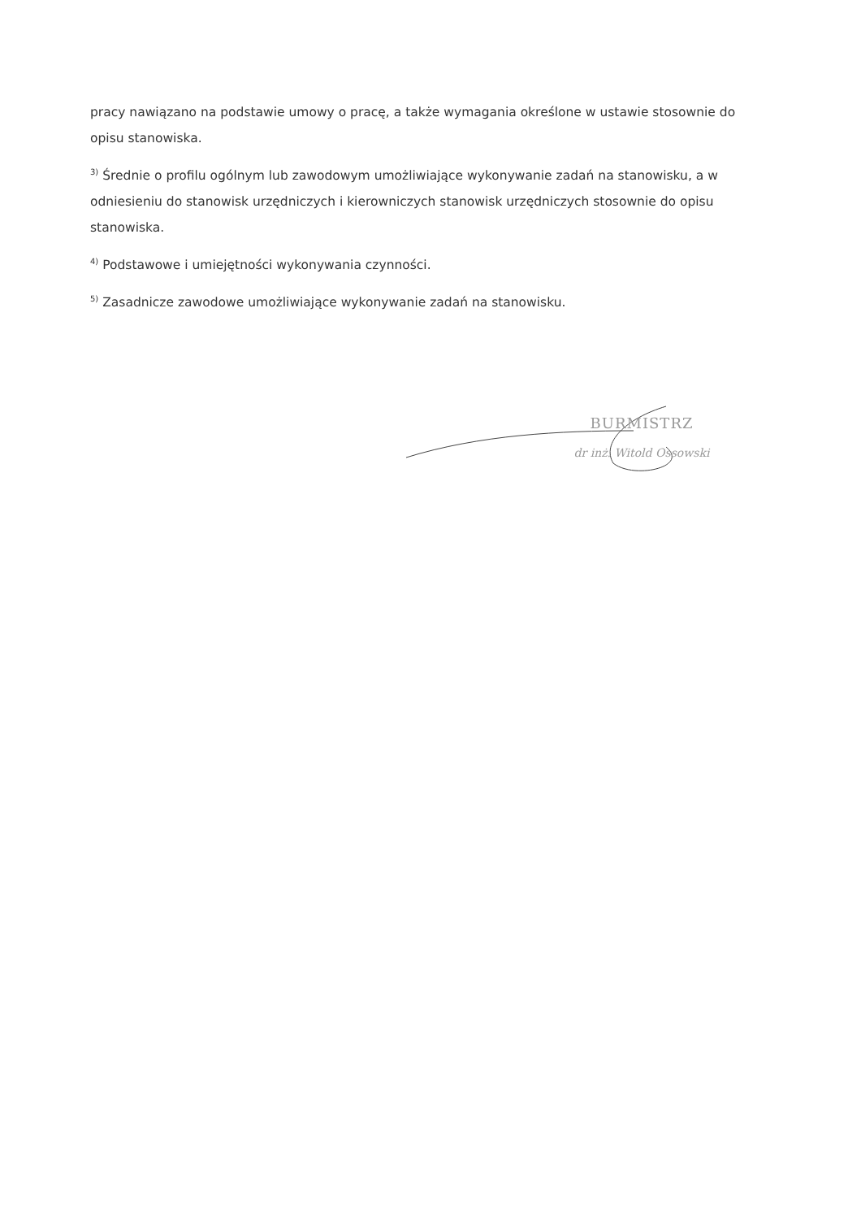pracy nawiązano na podstawie umowy o pracę, a także wymagania określone w ustawie stosownie do opisu stanowiska.
<sup>3)</sup> Średnie o profilu ogólnym lub zawodowym umożliwiające wykonywanie zadań na stanowisku, a w odniesieniu do stanowisk urzędniczych i kierowniczych stanowisk urzędniczych stosownie do opisu stanowiska.
<sup>4)</sup> Podstawowe i umiejętności wykonywania czynności.
<sup>5)</sup> Zasadnicze zawodowe umożliwiające wykonywanie zadań na stanowisku.
BURMISTRZ
dr inż. Witold Ossowski